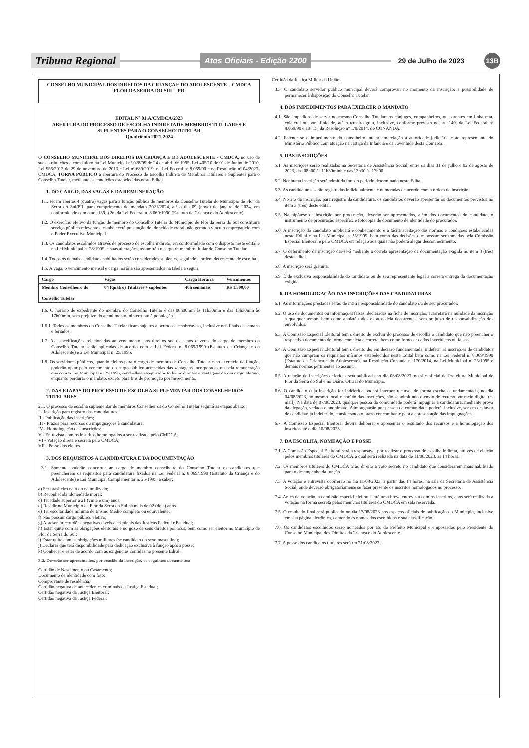Tribuna Regional
Atos Oficiais - Edição 2200
29 de Julho de 2023 13B
CONSELHO MUNICIPAL DOS DIREITOS DA CRIANÇA E DO ADOLESCENTE – CMDCA FLOR DA SERRA DO SUL – PR
EDITAL Nº 01.A/CMDCA/2023
ABERTURA DO PROCESSO DE ESCOLHA INDIRETA DE MEMBROS TITULARES E SUPLENTES PARA O CONSELHO TUTELAR
Quadriênio 2021-2024
O CONSELHO MUNICIPAL DOS DIREITOS DA CRIANÇA E DO ADOLESCENTE - CMDCA, no uso de suas atribuições e com fulcro na Lei Municipal nº 028/95 de 24 de abril de 1995, Lei 405/10 de 01 de Junho de 2010, Lei 556/2013 de 29 de novembro de 2013 e Lei nº 689/2019, na Lei Federal nº 8.069/90 e na Resolução nº 04/2023-CMDCA, TORNA PÚBLICO a abertura do Processo de Escolha Indireta de Membros Titulares e Suplentes para o Conselho Tutelar, mediante as condições estabelecidas neste Edital.
1. DO CARGO, DAS VAGAS E DA REMUNERAÇÃO
1.1. Ficam abertas 4 (quatro) vagas para a função pública de membros do Conselho Tutelar do Município de Flor da Serra do Sul/PR, para cumprimento do mandato 2021/2024, até o dia 09 (nove) de janeiro de 2024, em conformidade com o art. 139, §2o, da Lei Federal n. 8.069/1990 (Estatuto da Criança e do Adolescente).
1.2. O exercício efetivo da função de membro do Conselho Tutelar do Município de Flor da Serra do Sul constituirá serviço público relevante e estabelecerá presunção de idoneidade moral, não gerando vínculo empregatício com o Poder Executivo Municipal.
1.3. Os candidatos escolhidos através de processo de escolha indireto, em conformidade com o disposto neste edital e na Lei Municipal n. 28/1995, e suas alterações, assumirão o cargo de membro titular do Conselho Tutelar.
1.4. Todos os demais candidatos habilitados serão considerados suplentes, seguindo a ordem decrescente de escolha.
1.5. A vaga, o vencimento mensal e carga horária são apresentados na tabela a seguir:
| Cargo | Vagas | Carga Horária | Vencimentos |
| --- | --- | --- | --- |
| Membro Conselheiro do Conselho Tutelar | 04 (quatro) Titulares + suplentes | 40h semanais | R$ 1.500,00 |
1.6. O horário de expediente do membro do Conselho Tutelar é das 08h00min às 11h30min e das 13h30min às 17h00min, sem prejuízo do atendimento ininterrupto à população.
1.6.1. Todos os membros do Conselho Tutelar ficam sujeitos a períodos de sobreaviso, inclusive nos finais de semana e feriados.
1.7. As especificações relacionadas ao vencimento, aos direitos sociais e aos deveres do cargo de membro do Conselho Tutelar serão aplicadas de acordo com a Lei Federal n. 8.069/1990 (Estatuto da Criança e do Adolescente) e a Lei Municipal n. 25/1995.
1.8. Os servidores públicos, quando eleitos para o cargo de membro do Conselho Tutelar e no exercício da função, poderão optar pelo vencimento do cargo público acrescidas das vantagens incorporadas ou pela remuneração que consta Lei Municipal n. 25/1995, sendo-lhes assegurados todos os direitos e vantagens de seu cargo efetivo, enquanto perdurar o mandato, exceto para fins de promoção por merecimento.
2. DAS ETAPAS DO PROCESSO DE ESCOLHA SUPLEMENTAR DOS CONSELHEIROS TUTELARES
2.1. O processo de escolha suplementar de membros Conselheiros do Conselho Tutelar seguirá as etapas abaixo:
I - Inscrição para registro das candidaturas;
II - Publicação das inscrições;
III - Prazos para recursos ou impugnações à candidatura;
IV - Homologação das inscrições;
V - Entrevista com os inscritos homologados a ser realizada pelo CMDCA;
VI - Votação direta e secreta pelo CMDCA;
VII - Posse dos eleitos.
3. DOS REQUISITOS A CANDIDATURA E DA DOCUMENTAÇÃO
3.1. Somente poderão concorrer ao cargo de membro conselheiro do Conselho Tutelar os candidatos que preencherem os requisitos para candidatura fixados na Lei Federal n. 8.069/1990 (Estatuto da Criança e do Adolescente) e Lei Municipal Complementar n. 25/1995, a saber:
a) Ser brasileiro nato ou naturalizado;
b) Reconhecida idoneidade moral;
c) Ter idade superior a 21 (vinte e um) anos;
d) Residir no Município de Flor da Serra do Sul há mais de 02 (dois) anos;
e) Ter escolaridade mínima de Ensino Médio completo ou equivalente;
f) Não possuir cargo público eletivo;
g) Apresentar certidões negativas cíveis e criminais das Justiças Federal e Estadual;
h) Estar quite com as obrigações eleitorais e no gozo de seus direitos políticos, bem como ser eleitor no Município de Flor da Serra do Sul;
i) Estar quite com as obrigações militares (se candidato do sexo masculino);
j) Declarar que terá disponibilidade para dedicação exclusiva à função após a posse;
k) Conhecer e estar de acordo com as exigências contidas no presente Edital.
3.2. Deverão ser apresentados, por ocasião da inscrição, os seguintes documentos:
Certidão de Nascimento ou Casamento;
Documento de identidade com foto;
Comprovante de residência;
Certidão negativa de antecedentes criminais da Justiça Estadual;
Certidão negativa da Justiça Eleitoral;
Certidão negativa da Justiça Federal;
Certidão da Justiça Militar da União;
3.3. O candidato servidor público municipal deverá comprovar, no momento da inscrição, a possibilidade de permanecer à disposição do Conselho Tutelar.
4. DOS IMPEDIMENTOS PARA EXERCER O MANDATO
4.1. São impedidos de servir no mesmo Conselho Tutelar: os cônjuges, companheiros, ou parentes em linha reta, colateral ou por afinidade, até o terceiro grau, inclusive, conforme previsto no art. 140, da Lei Federal nº 8.069/90 e art. 15, da Resolução nº 170/2014, do CONANDA.
4.2. Estende-se o impedimento do conselheiro tutelar em relação à autoridade judiciária e ao representante do Ministério Público com atuação na Justiça da Infância e da Juventude desta Comarca.
5. DAS INSCRIÇÕES
5.1. As inscrições serão realizadas na Secretaria de Assistência Social, entre os dias 31 de julho e 02 de agosto de 2023, das 08h00 às 11h30minh e das 13h30 às 17h00.
5.2. Nenhuma inscrição será admitida fora do período determinado neste Edital.
5.3. As candidaturas serão registradas individualmente e numeradas de acordo com a ordem de inscrição.
5.4. No ato da inscrição, para registro da candidatura, os candidatos deverão apresentar os documentos previstos no item 3 (três) deste edital.
5.5. Na hipótese de inscrição por procuração, deverão ser apresentados, além dos documentos do candidato, o instrumento de procuração específica e fotocópia de documento de identidade do procurador.
5.6. A inscrição do candidato implicará o conhecimento e a tácita aceitação das normas e condições estabelecidas neste Edital e na Lei Municipal n. 25/1995, bem como das decisões que possam ser tomadas pela Comissão Especial Eleitoral e pelo CMDCA em relação aos quais não poderá alegar desconhecimento.
5.7. O deferimento da inscrição dar-se-á mediante a correta apresentação da documentação exigida no item 3 (três) deste edital.
5.8. A inscrição será gratuita.
5.9. É de exclusiva responsabilidade do candidato ou de seu representante legal a correta entrega da documentação exigida.
6. DA HOMOLOGAÇÃO DAS INSCRIÇÕES DAS CANDIDATURAS
6.1. As informações prestadas serão de inteira responsabilidade do candidato ou de seu procurador.
6.2. O uso de documentos ou informações falsas, declaradas na ficha de inscrição, acarretará na nulidade da inscrição a qualquer tempo, bem como anulará todos os atos dela decorrentes, sem prejuízo de responsabilização dos envolvidos.
6.3. A Comissão Especial Eleitoral tem o direito de excluir do processo de escolha o candidato que não preencher o respectivo documento de forma completa e correta, bem como fornecer dados inverídicos ou falsos.
6.4. A Comissão Especial Eleitoral tem o direito de, em decisão fundamentada, indeferir as inscrições de candidatos que não cumpram os requisitos mínimos estabelecidos neste Edital bem como na Lei Federal n. 8.069/1990 (Estatuto da Criança e do Adolescente), na Resolução Conanda n. 170/2014, na Lei Municipal n. 25/1995 e demais normas pertinentes ao assunto.
6.5. A relação de inscrições deferidas será publicada no dia 03/08/2023, no site oficial da Prefeitura Municipal de Flor da Serra do Sul e no Diário Oficial do Município.
6.6. O candidato cuja inscrição for indeferida poderá interpor recurso, de forma escrita e fundamentada, no dia 04/08/2023, no mesmo local e horário das inscrições, não se admitindo o envio de recurso por meio digital (e-mail). Na data de 07/08/2023, qualquer pessoa da comunidade poderá impugnar a candidatura, mediante prova da alegação, vedado o anonimato. A impugnação por pessoa da comunidade poderá, inclusive, ser em desfavor de candidato já indeferido, considerando o prazo concomitante para a apresentação das impugnações.
6.7. A Comissão Especial Eleitoral deverá deliberar e apresentar o resultado dos recursos e a homologação dos inscritos até o dia 10/08/2023.
7. DA ESCOLHA, NOMEAÇÃO E POSSE
7.1. A Comissão Especial Eleitoral será a responsável por realizar o processo de escolha indireta, através de eleição pelos membros titulares do CMDCA, a qual será realizada na data de 11/08/2023, às 14 horas.
7.2. Os membros titulares do CMDCA terão direito a voto secreto no candidato que considerarem mais habilitado para o desempenho da função.
7.3. A votação e entrevista ocorrerão no dia 11/08/2023, a partir das 14 horas, na sala da Secretaria de Assistência Social, onde deverão obrigatoriamente se fazer presente os inscritos homologados no processo.
7.4. Antes da votação, a comissão especial eleitoral fará uma breve entrevista com os inscritos, após será realizada a votação na forma secreta pelos membros titulares do CMDCA em sala reservada.
7.5. O resultado final será publicado no dia 17/08/2023 nos espaços oficiais de publicação do Município, inclusive em sua página eletrônica, contendo os nomes dos escolhidos e sua classificação.
7.6. Os candidatos escolhidos serão nomeados por ato do Prefeito Municipal e empossados pelo Presidente do Conselho Municipal dos Direitos da Criança e do Adolescente.
7.7. A posse dos candidatos titulares será em 21/08/2023.